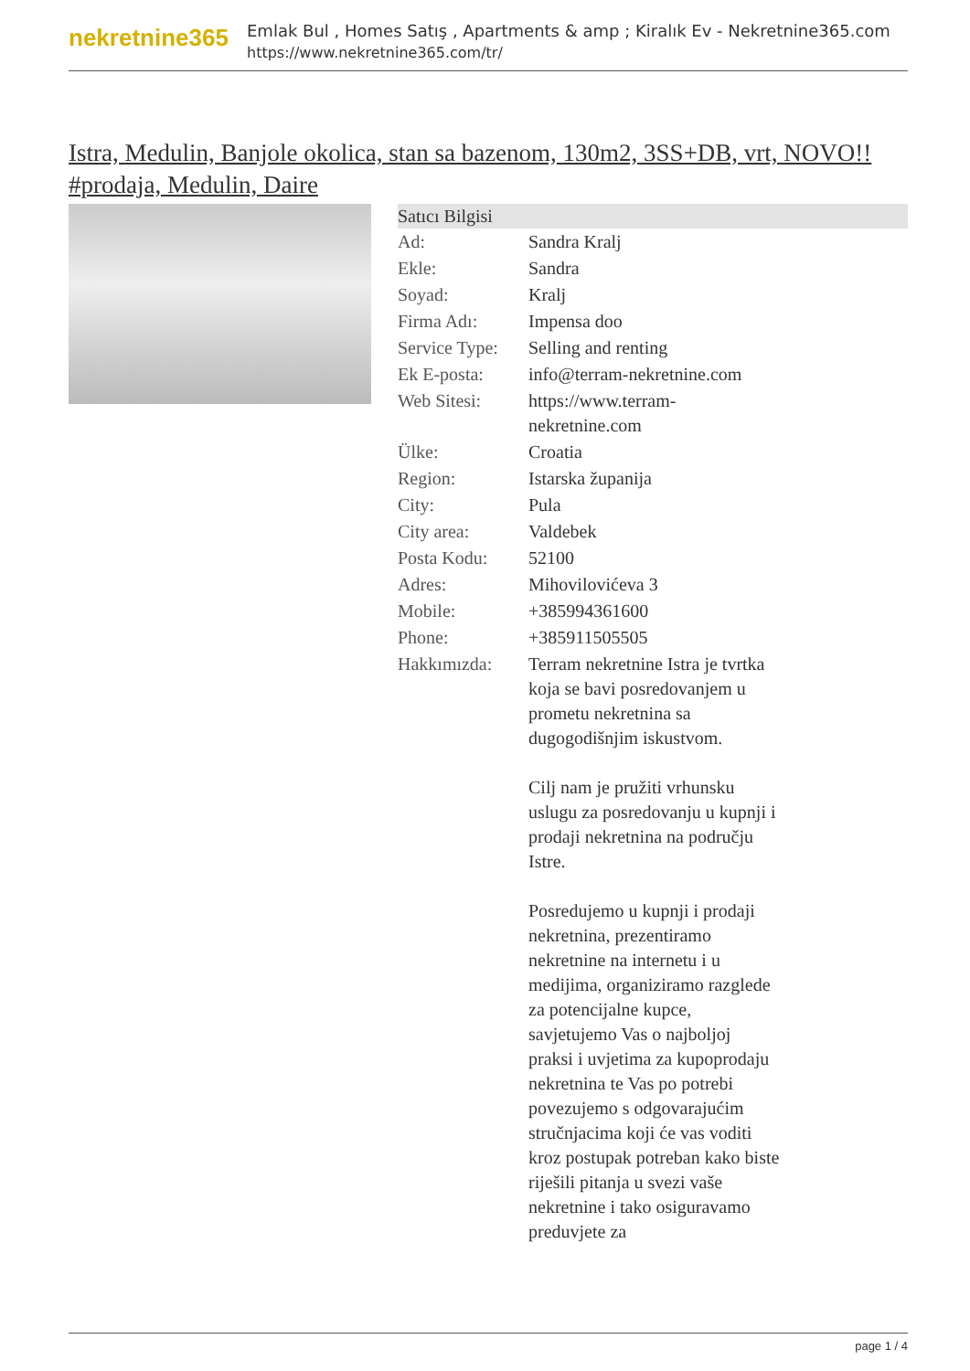nekretnine365
Emlak Bul , Homes Satış , Apartments & amp ; Kiralık Ev - Nekretnine365.com
https://www.nekretnine365.com/tr/
Istra, Medulin, Banjole okolica, stan sa bazenom, 130m2, 3SS+DB, vrt, NOVO!! #prodaja, Medulin, Daire
| Satıcı Bilgisi | |
| --- | --- |
| Ad: | Sandra Kralj |
| Ekle: | Sandra |
| Soyad: | Kralj |
| Firma Adı: | Impensa doo |
| Service Type: | Selling and renting |
| Ek E-posta: | info@terram-nekretnine.com |
| Web Sitesi: | https://www.terram-nekretnine.com |
| Ülke: | Croatia |
| Region: | Istarska županija |
| City: | Pula |
| City area: | Valdebek |
| Posta Kodu: | 52100 |
| Adres: | Mihovilovićeva 3 |
| Mobile: | +385994361600 |
| Phone: | +385911505505 |
| Hakkımızda: | Terram nekretnine Istra je tvrtka koja se bavi posredovanjem u prometu nekretnina sa dugogodišnjim iskustvom. Cilj nam je pružiti vrhunsku uslugu za posredovanju u kupnji i prodaji nekretnina na području Istre. Posredujemo u kupnji i prodaji nekretnina, prezentiramo nekretnine na internetu i u medijima, organiziramo razglede za potencijalne kupce, savjetujemo Vas o najboljoj praksi i uvjetima za kupoprodaju nekretnina te Vas po potrebi povezujemo s odgovarajućim stručnjacima koji će vas voditi kroz postupak potreban kako biste riješili pitanja u svezi vaše nekretnine i tako osiguravamo preduvjete za |
page 1 / 4